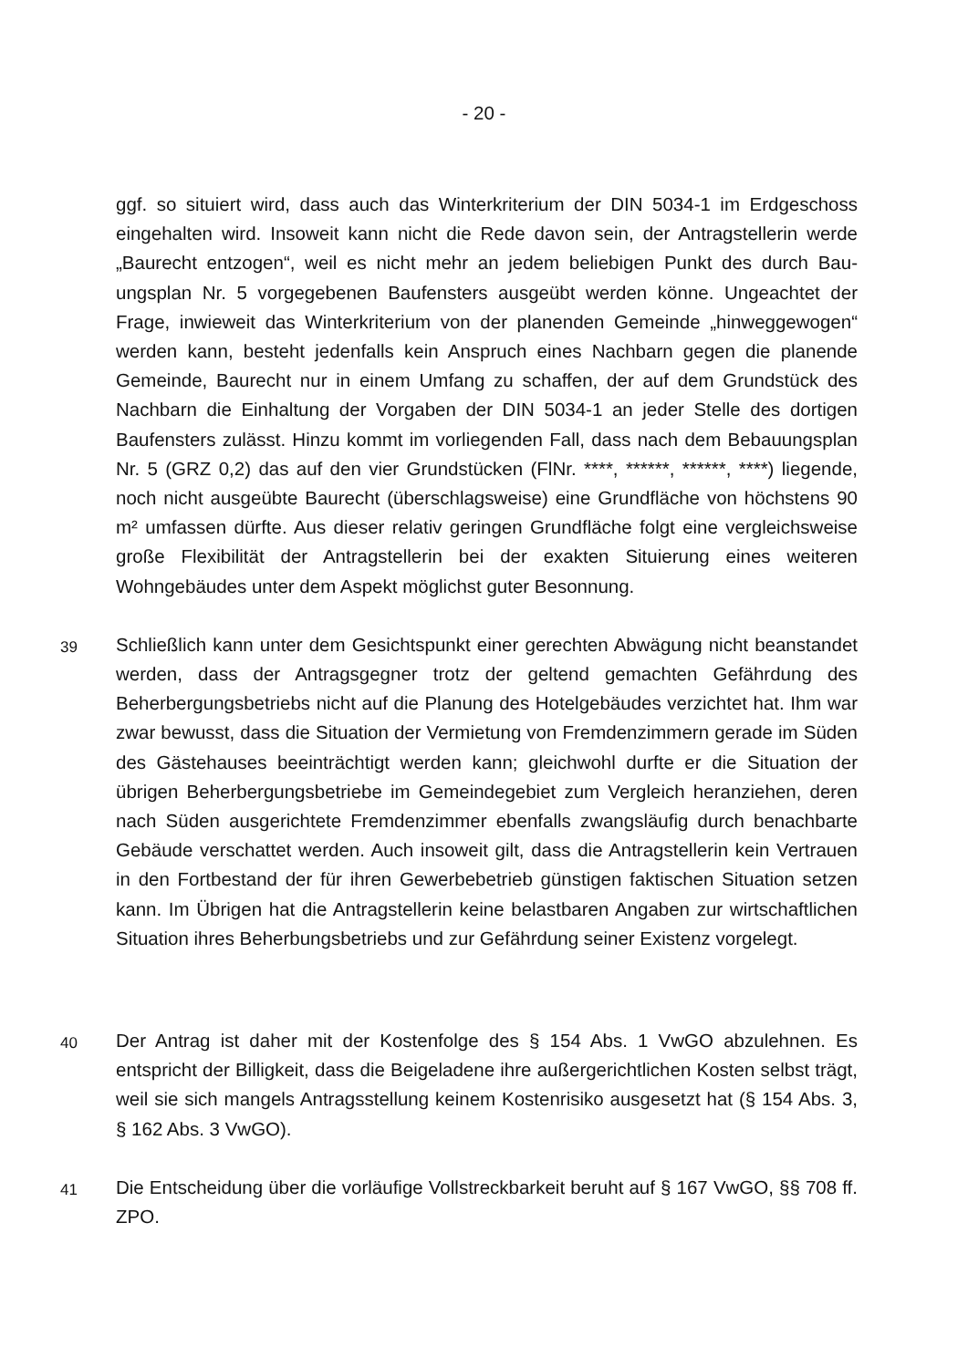- 20 -
ggf. so situiert wird, dass auch das Winterkriterium der DIN 5034-1 im Erdgeschoss eingehalten wird. Insoweit kann nicht die Rede davon sein, der Antragstellerin werde „Baurecht entzogen“, weil es nicht mehr an jedem beliebigen Punkt des durch Bau­ungsplan Nr. 5 vorgegebenen Baufensters ausgeübt werden könne. Ungeachtet der Frage, inwieweit das Winterkriterium von der planenden Gemeinde „hinweggewogen“ werden kann, besteht jedenfalls kein Anspruch eines Nachbarn gegen die planende Gemeinde, Baurecht nur in einem Umfang zu schaffen, der auf dem Grundstück des Nachbarn die Einhaltung der Vorgaben der DIN 5034-1 an jeder Stelle des dortigen Baufensters zulässt. Hinzu kommt im vorliegenden Fall, dass nach dem Bebauungs­plan Nr. 5 (GRZ 0,2) das auf den vier Grundstücken (FlNr. ****, ******, ******, ****) lie­gende, noch nicht ausgeübte Baurecht (überschlagsweise) eine Grundfläche von höchstens 90 m² umfassen dürfte. Aus dieser relativ geringen Grundfläche folgt eine vergleichsweise große Flexibilität der Antragstellerin bei der exakten Situierung eines weiteren Wohngebäudes unter dem Aspekt möglichst guter Besonnung.
39
Schließlich kann unter dem Gesichtspunkt einer gerechten Abwägung nicht bean­standet werden, dass der Antragsgegner trotz der geltend gemachten Gefährdung des Beherbergungsbetriebs nicht auf die Planung des Hotelgebäudes verzichtet hat. Ihm war zwar bewusst, dass die Situation der Vermietung von Fremdenzimmern ge­rade im Süden des Gästehauses beeinträchtigt werden kann; gleichwohl durfte er die Situation der übrigen Beherbergungsbetriebe im Gemeindegebiet zum Vergleich heranziehen, deren nach Süden ausgerichtete Fremdenzimmer ebenfalls zwangsläu­fig durch benachbarte Gebäude verschattet werden. Auch insoweit gilt, dass die An­tragstellerin kein Vertrauen in den Fortbestand der für ihren Gewerbebetrieb günsti­gen faktischen Situation setzen kann. Im Übrigen hat die Antragstellerin keine be­lastbaren Angaben zur wirtschaftlichen Situation ihres Beherbungsbetriebs und zur Gefährdung seiner Existenz vorgelegt.
40
Der Antrag ist daher mit der Kostenfolge des § 154 Abs. 1 VwGO abzulehnen. Es entspricht der Billigkeit, dass die Beigeladene ihre außergerichtlichen Kosten selbst trägt, weil sie sich mangels Antragsstellung keinem Kostenrisiko ausgesetzt hat (§ 154 Abs. 3, § 162 Abs. 3 VwGO).
41
Die Entscheidung über die vorläufige Vollstreckbarkeit beruht auf § 167 VwGO, §§ 708 ff. ZPO.